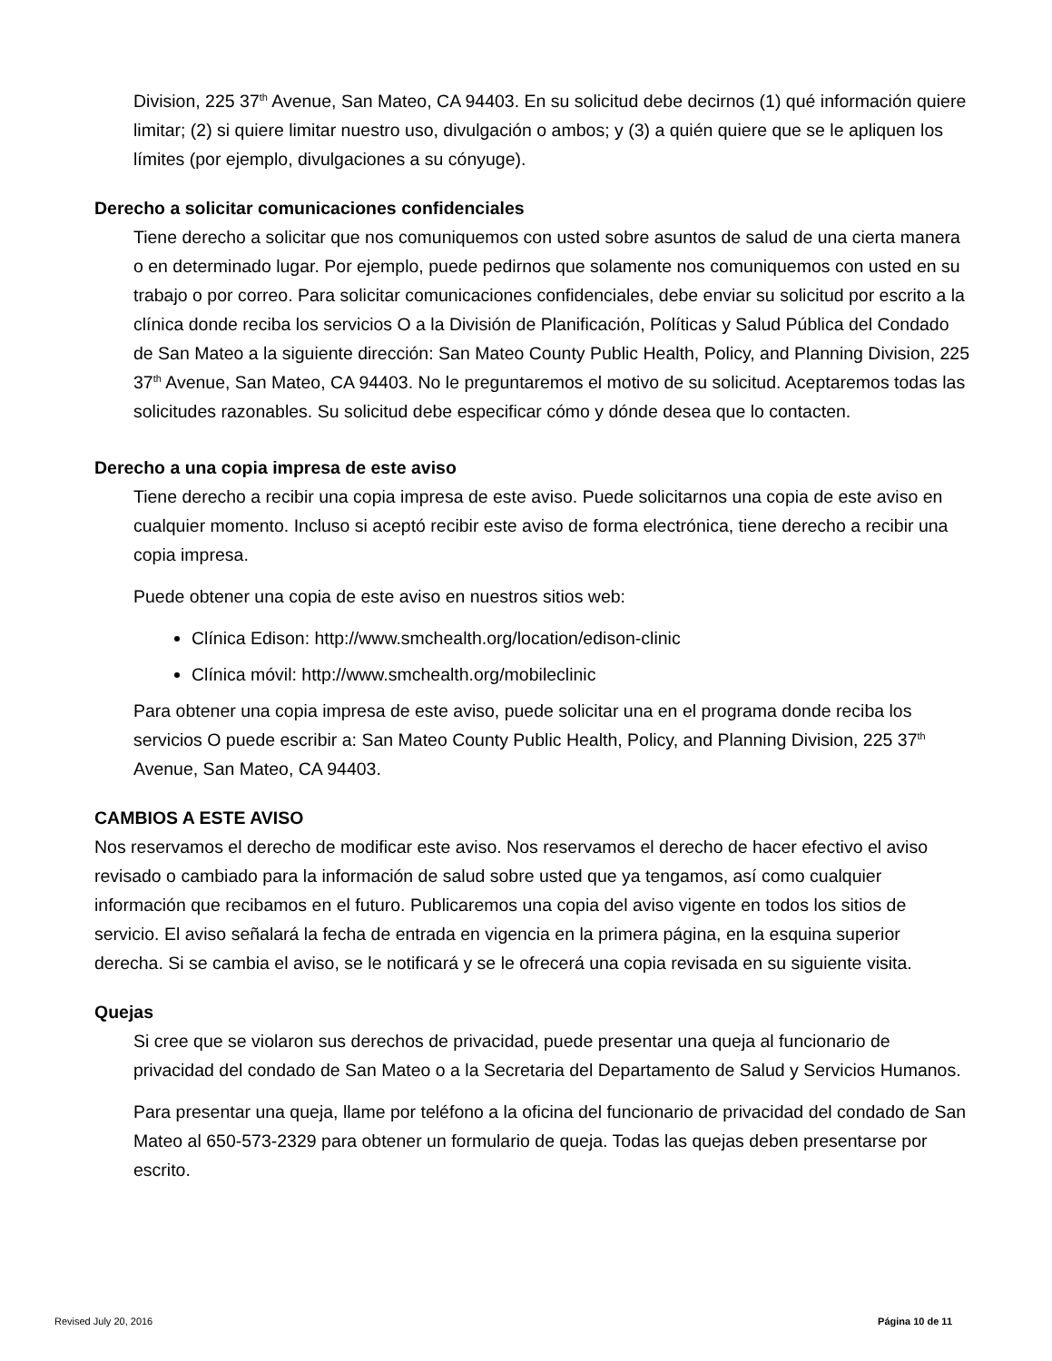Division, 225 37<sup>th</sup> Avenue, San Mateo, CA 94403. En su solicitud debe decirnos (1) qué información quiere limitar; (2) si quiere limitar nuestro uso, divulgación o ambos; y (3) a quién quiere que se le apliquen los límites (por ejemplo, divulgaciones a su cónyuge).
Derecho a solicitar comunicaciones confidenciales
Tiene derecho a solicitar que nos comuniquemos con usted sobre asuntos de salud de una cierta manera o en determinado lugar. Por ejemplo, puede pedirnos que solamente nos comuniquemos con usted en su trabajo o por correo. Para solicitar comunicaciones confidenciales, debe enviar su solicitud por escrito a la clínica donde reciba los servicios O a la División de Planificación, Políticas y Salud Pública del Condado de San Mateo a la siguiente dirección: San Mateo County Public Health, Policy, and Planning Division, 225 37<sup>th</sup> Avenue, San Mateo, CA 94403. No le preguntaremos el motivo de su solicitud. Aceptaremos todas las solicitudes razonables. Su solicitud debe especificar cómo y dónde desea que lo contacten.
Derecho a una copia impresa de este aviso
Tiene derecho a recibir una copia impresa de este aviso. Puede solicitarnos una copia de este aviso en cualquier momento. Incluso si aceptó recibir este aviso de forma electrónica, tiene derecho a recibir una copia impresa.
Puede obtener una copia de este aviso en nuestros sitios web:
Clínica Edison: http://www.smchealth.org/location/edison-clinic
Clínica móvil: http://www.smchealth.org/mobileclinic
Para obtener una copia impresa de este aviso, puede solicitar una en el programa donde reciba los servicios O puede escribir a: San Mateo County Public Health, Policy, and Planning Division, 225 37<sup>th</sup> Avenue, San Mateo, CA 94403.
CAMBIOS A ESTE AVISO
Nos reservamos el derecho de modificar este aviso. Nos reservamos el derecho de hacer efectivo el aviso revisado o cambiado para la información de salud sobre usted que ya tengamos, así como cualquier información que recibamos en el futuro. Publicaremos una copia del aviso vigente en todos los sitios de servicio. El aviso señalará la fecha de entrada en vigencia en la primera página, en la esquina superior derecha. Si se cambia el aviso, se le notificará y se le ofrecerá una copia revisada en su siguiente visita.
Quejas
Si cree que se violaron sus derechos de privacidad, puede presentar una queja al funcionario de privacidad del condado de San Mateo o a la Secretaria del Departamento de Salud y Servicios Humanos.
Para presentar una queja, llame por teléfono a la oficina del funcionario de privacidad del condado de San Mateo al 650-573-2329 para obtener un formulario de queja. Todas las quejas deben presentarse por escrito.
Revised July 20, 2016 Página 10 de 11